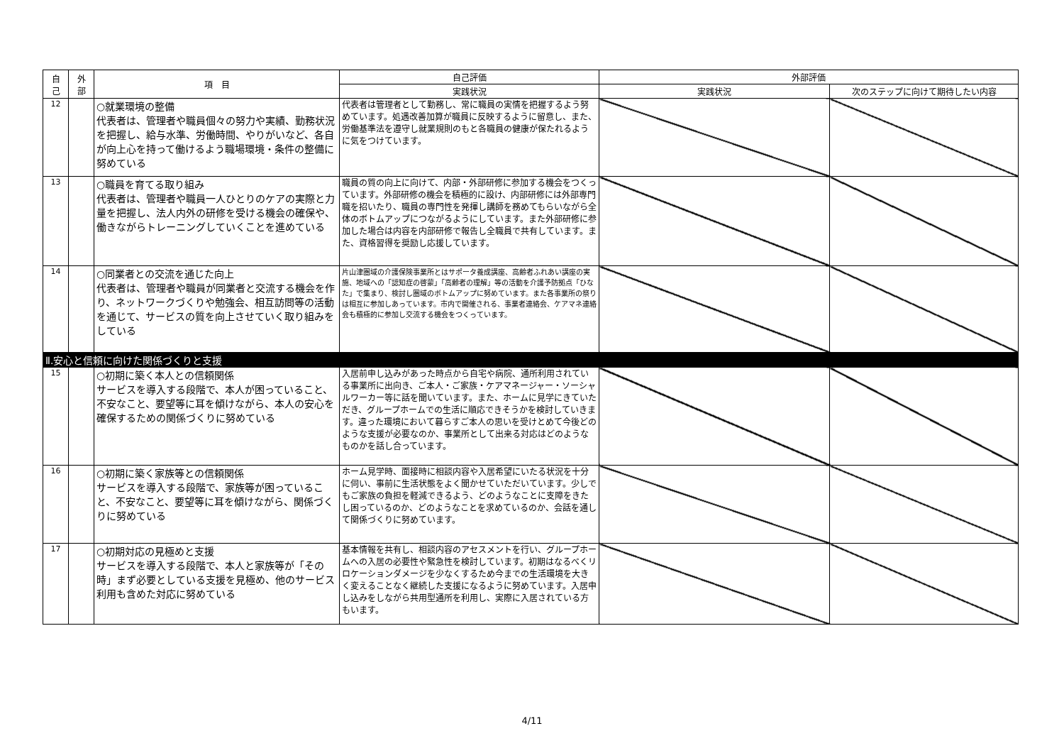| 自 己 | 外 部 | 項 目 | 自己評価 | 外部評価 | |
| --- | --- | --- | --- | --- | --- |
| | | | 実践状況 | 実践状況 | 次のステップに向けて期待したい内容 |
| 12 | | ○就業環境の整備 代表者は、管理者や職員個々の努力や実績、勤務状況を把握し、給与水準、労働時間、やりがいなど、各自が向上心を持って働けるよう職場環境・条件の整備に努めている | 代表者は管理者として勤務し、常に職員の実情を把握するよう努めています。処遇改善加算が職員に反映するように留意し、また、労働基準法を遵守し就業規則のもと各職員の健康が保たれるように気をつけています。 | | |
| 13 | | ○職員を育てる取り組み 代表者は、管理者や職員一人ひとりのケアの実際と力量を把握し、法人内外の研修を受ける機会の確保や、働きながらトレーニングしていくことを進めている | 職員の質の向上に向けて、内部・外部研修に参加する機会をつくっています。外部研修の機会を積極的に設け、内部研修には外部専門職を招いたり、職員の専門性を発揮し講師を務めてもらいながら全体のボトムアップにつながるようにしています。また外部研修に参加した場合は内容を内部研修で報告し全職員で共有しています。また、資格習得を奨励し応援しています。 | | |
| 14 | | ○同業者との交流を通じた向上 代表者は、管理者や職員が同業者と交流する機会を作り、ネットワークづくりや勉強会、相互訪問等の活動を通じて、サービスの質を向上させていく取り組みをしている | 片山津圏域の介護保険事業所とはサポータ養成講座、高齢者ふれあい講座の実施、地域への「認知症の啓蒙」「高齢者の理解」等の活動を介護予防拠点「ひなた」で集まり、検討し圏域のボトムアップに努めています。また各事業所の祭りは相互に参加しあっています。市内で開催される、事業者連絡会、ケアマネ連絡会も積極的に参加し交流する機会をつくっています。 | | |
| Ⅱ.安心と信頼に向けた関係づくりと支援 | | | | | |
| 15 | | ○初期に築く本人との信頼関係 サービスを導入する段階で、本人が困っていること、不安なこと、要望等に耳を傾けながら、本人の安心を確保するための関係づくりに努めている | 入居前申し込みがあった時点から自宅や病院、通所利用されている事業所に出向き、ご本人・ご家族・ケアマネージャー・ソーシャルワーカー等に話を聞いています。また、ホームに見学にきていただき、グループホームでの生活に順応できそうかを検討していきます。違った環境において暮らすご本人の思いを受けとめて今後どのような支援が必要なのか、事業所として出来る対応はどのようなものかを話し合っています。 | | |
| 16 | | ○初期に築く家族等との信頼関係 サービスを導入する段階で、家族等が困っていること、不安なこと、要望等に耳を傾けながら、関係づくりに努めている | ホーム見学時、面接時に相談内容や入居希望にいたる状況を十分に伺い、事前に生活状態をよく聞かせていただいています。少しでもご家族の負担を軽減できるよう、どのようなことに支障をきたし困っているのか、どのようなことを求めているのか、会話を通して関係づくりに努めています。 | | |
| 17 | | ○初期対応の見極めと支援 サービスを導入する段階で、本人と家族等が「その時」まず必要としている支援を見極め、他のサービス利用も含めた対応に努めている | 基本情報を共有し、相談内容のアセスメントを行い、グループホームへの入居の必要性や緊急性を検討しています。初期はなるべくリロケーションダメージを少なくするため今までの生活環境を大きく変えることなく継続した支援になるように努めています。入居申し込みをしながら共用型通所を利用し、実際に入居されている方もいます。 | | |
4/11